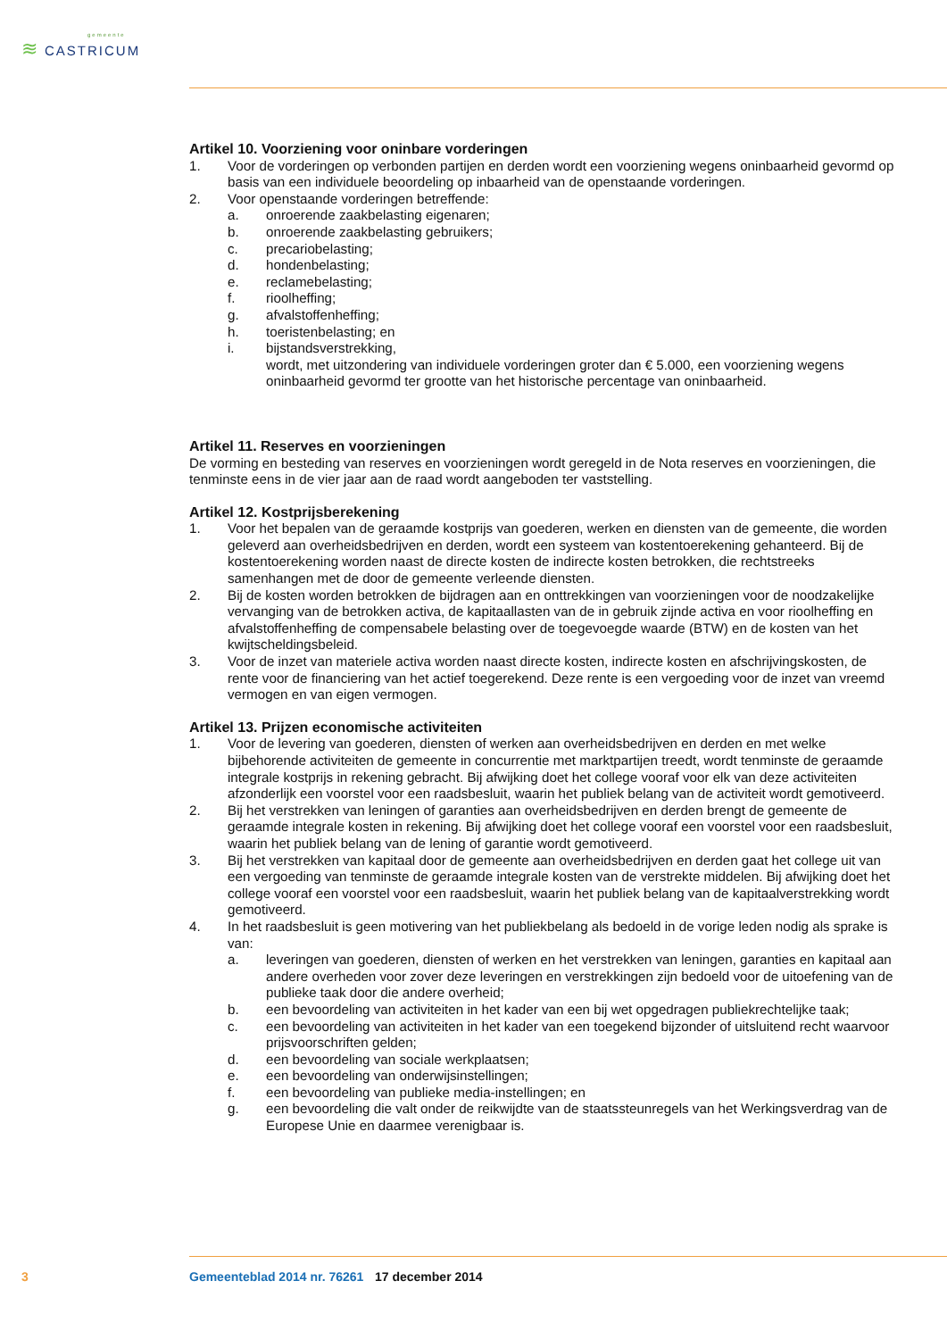gemeente
≋ CASTRICUM
Artikel 10. Voorziening voor oninbare vorderingen
1. Voor de vorderingen op verbonden partijen en derden wordt een voorziening wegens oninbaarheid gevormd op basis van een individuele beoordeling op inbaarheid van de openstaande vorderingen.
2. Voor openstaande vorderingen betreffende:
a. onroerende zaakbelasting eigenaren;
b. onroerende zaakbelasting gebruikers;
c. precariobelasting;
d. hondenbelasting;
e. reclamebelasting;
f. rioolheffing;
g. afvalstoffenheffing;
h. toeristenbelasting; en
i. bijstandsverstrekking,
wordt, met uitzondering van individuele vorderingen groter dan € 5.000, een voorziening wegens oninbaarheid gevormd ter grootte van het historische percentage van oninbaarheid.
Artikel 11. Reserves en voorzieningen
De vorming en besteding van reserves en voorzieningen wordt geregeld in de Nota reserves en voorzieningen, die tenminste eens in de vier jaar aan de raad wordt aangeboden ter vaststelling.
Artikel 12. Kostprijsberekening
1. Voor het bepalen van de geraamde kostprijs van goederen, werken en diensten van de gemeente, die worden geleverd aan overheidsbedrijven en derden, wordt een systeem van kostentoerekening gehanteerd. Bij de kostentoerekening worden naast de directe kosten de indirecte kosten betrokken, die rechtstreeks samenhangen met de door de gemeente verleende diensten.
2. Bij de kosten worden betrokken de bijdragen aan en onttrekkingen van voorzieningen voor de noodzakelijke vervanging van de betrokken activa, de kapitaallasten van de in gebruik zijnde activa en voor rioolheffing en afvalstoffenheffing de compensabele belasting over de toegevoegde waarde (BTW) en de kosten van het kwijtscheldingsbeleid.
3. Voor de inzet van materiele activa worden naast directe kosten, indirecte kosten en afschrijvingskosten, de rente voor de financiering van het actief toegerekend. Deze rente is een vergoeding voor de inzet van vreemd vermogen en van eigen vermogen.
Artikel 13. Prijzen economische activiteiten
1. Voor de levering van goederen, diensten of werken aan overheidsbedrijven en derden en met welke bijbehorende activiteiten de gemeente in concurrentie met marktpartijen treedt, wordt tenminste de geraamde integrale kostprijs in rekening gebracht. Bij afwijking doet het college vooraf voor elk van deze activiteiten afzonderlijk een voorstel voor een raadsbesluit, waarin het publiek belang van de activiteit wordt gemotiveerd.
2. Bij het verstrekken van leningen of garanties aan overheidsbedrijven en derden brengt de gemeente de geraamde integrale kosten in rekening. Bij afwijking doet het college vooraf een voorstel voor een raadsbesluit, waarin het publiek belang van de lening of garantie wordt gemotiveerd.
3. Bij het verstrekken van kapitaal door de gemeente aan overheidsbedrijven en derden gaat het college uit van een vergoeding van tenminste de geraamde integrale kosten van de verstrekte middelen. Bij afwijking doet het college vooraf een voorstel voor een raadsbesluit, waarin het publiek belang van de kapitaalverstrekking wordt gemotiveerd.
4. In het raadsbesluit is geen motivering van het publiekbelang als bedoeld in de vorige leden nodig als sprake is van:
a. leveringen van goederen, diensten of werken en het verstrekken van leningen, garanties en kapitaal aan andere overheden voor zover deze leveringen en verstrekkingen zijn bedoeld voor de uitoefening van de publieke taak door die andere overheid;
b. een bevoordeling van activiteiten in het kader van een bij wet opgedragen publiekrechtelijke taak;
c. een bevoordeling van activiteiten in het kader van een toegekend bijzonder of uitsluitend recht waarvoor prijsvoorschriften gelden;
d. een bevoordeling van sociale werkplaatsen;
e. een bevoordeling van onderwijsinstellingen;
f. een bevoordeling van publieke media-instellingen; en
g. een bevoordeling die valt onder de reikwijdte van de staatssteunregels van het Werkingsverdrag van de Europese Unie en daarmee verenigbaar is.
3 Gemeenteblad 2014 nr. 76261
17 december 2014